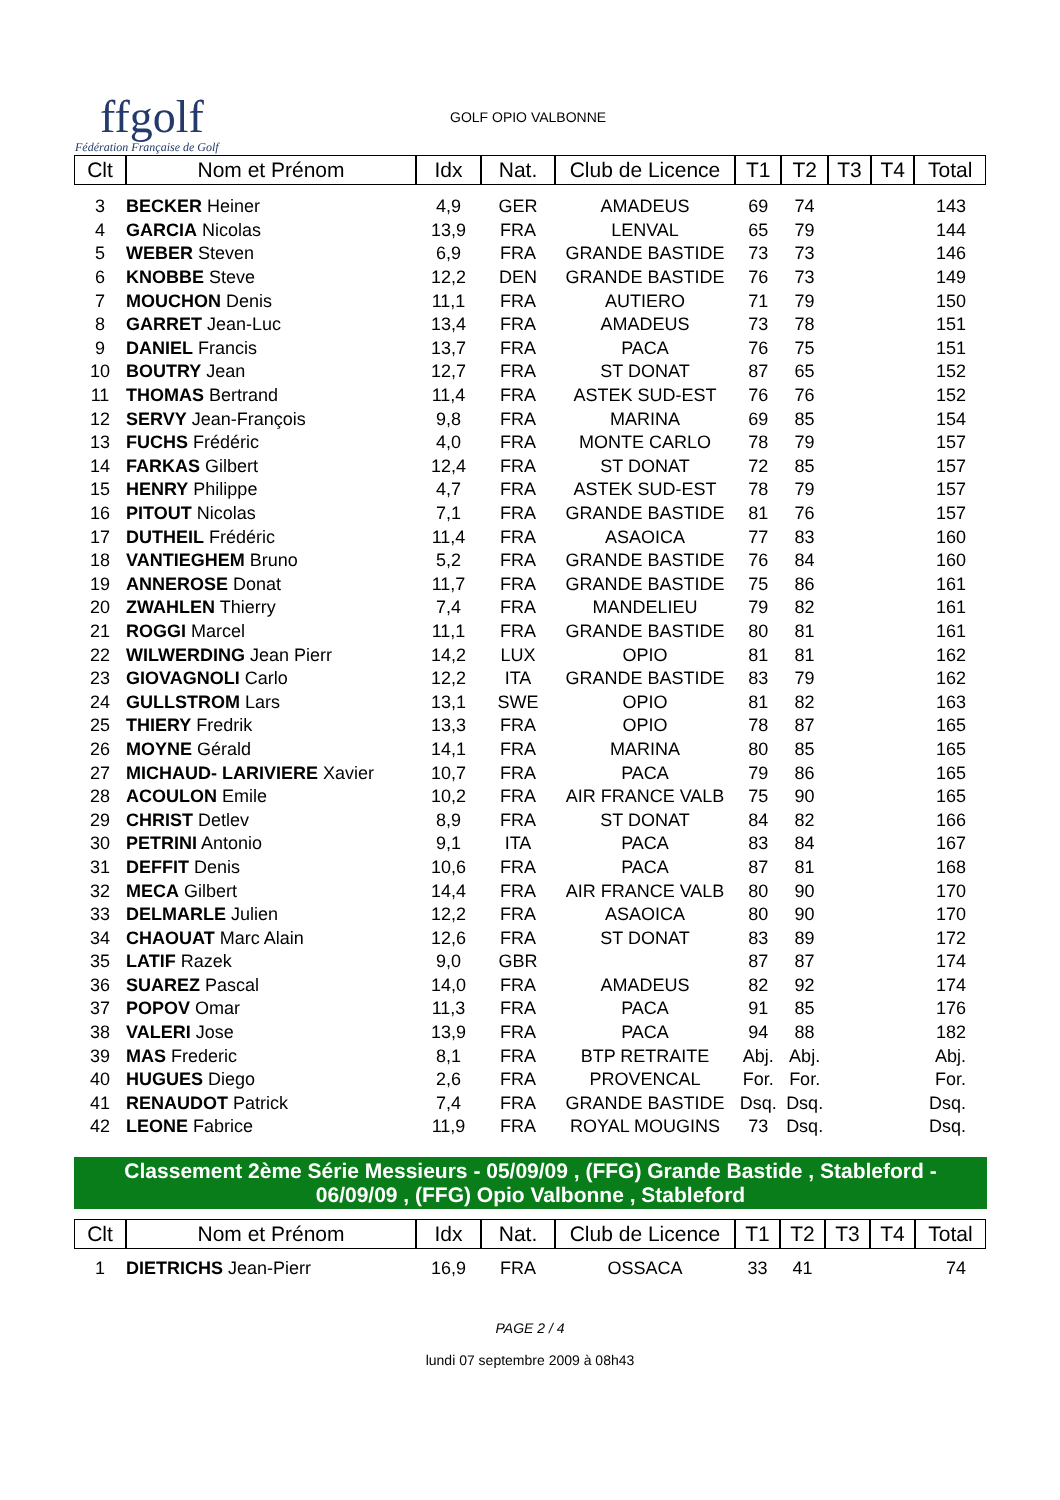ffgolf
Fédération Française de Golf
GOLF OPIO VALBONNE
| Clt | Nom et Prénom | Idx | Nat. | Club de Licence | T1 | T2 | T3 | T4 | Total |
| --- | --- | --- | --- | --- | --- | --- | --- | --- | --- |
| 3 | BECKER Heiner | 4,9 | GER | AMADEUS | 69 | 74 | | | 143 |
| 4 | GARCIA Nicolas | 13,9 | FRA | LENVAL | 65 | 79 | | | 144 |
| 5 | WEBER Steven | 6,9 | FRA | GRANDE BASTIDE | 73 | 73 | | | 146 |
| 6 | KNOBBE Steve | 12,2 | DEN | GRANDE BASTIDE | 76 | 73 | | | 149 |
| 7 | MOUCHON Denis | 11,1 | FRA | AUTIERO | 71 | 79 | | | 150 |
| 8 | GARRET Jean-Luc | 13,4 | FRA | AMADEUS | 73 | 78 | | | 151 |
| 9 | DANIEL Francis | 13,7 | FRA | PACA | 76 | 75 | | | 151 |
| 10 | BOUTRY Jean | 12,7 | FRA | ST DONAT | 87 | 65 | | | 152 |
| 11 | THOMAS Bertrand | 11,4 | FRA | ASTEK SUD-EST | 76 | 76 | | | 152 |
| 12 | SERVY Jean-François | 9,8 | FRA | MARINA | 69 | 85 | | | 154 |
| 13 | FUCHS Frédéric | 4,0 | FRA | MONTE CARLO | 78 | 79 | | | 157 |
| 14 | FARKAS Gilbert | 12,4 | FRA | ST DONAT | 72 | 85 | | | 157 |
| 15 | HENRY Philippe | 4,7 | FRA | ASTEK SUD-EST | 78 | 79 | | | 157 |
| 16 | PITOUT Nicolas | 7,1 | FRA | GRANDE BASTIDE | 81 | 76 | | | 157 |
| 17 | DUTHEIL Frédéric | 11,4 | FRA | ASAOICA | 77 | 83 | | | 160 |
| 18 | VANTIEGHEM Bruno | 5,2 | FRA | GRANDE BASTIDE | 76 | 84 | | | 160 |
| 19 | ANNEROSE Donat | 11,7 | FRA | GRANDE BASTIDE | 75 | 86 | | | 161 |
| 20 | ZWAHLEN Thierry | 7,4 | FRA | MANDELIEU | 79 | 82 | | | 161 |
| 21 | ROGGI Marcel | 11,1 | FRA | GRANDE BASTIDE | 80 | 81 | | | 161 |
| 22 | WILWERDING Jean Pierr | 14,2 | LUX | OPIO | 81 | 81 | | | 162 |
| 23 | GIOVAGNOLI Carlo | 12,2 | ITA | GRANDE BASTIDE | 83 | 79 | | | 162 |
| 24 | GULLSTROM Lars | 13,1 | SWE | OPIO | 81 | 82 | | | 163 |
| 25 | THIERY Fredrik | 13,3 | FRA | OPIO | 78 | 87 | | | 165 |
| 26 | MOYNE Gérald | 14,1 | FRA | MARINA | 80 | 85 | | | 165 |
| 27 | MICHAUD- LARIVIERE Xavier | 10,7 | FRA | PACA | 79 | 86 | | | 165 |
| 28 | ACOULON Emile | 10,2 | FRA | AIR FRANCE VALB | 75 | 90 | | | 165 |
| 29 | CHRIST Detlev | 8,9 | FRA | ST DONAT | 84 | 82 | | | 166 |
| 30 | PETRINI Antonio | 9,1 | ITA | PACA | 83 | 84 | | | 167 |
| 31 | DEFFIT Denis | 10,6 | FRA | PACA | 87 | 81 | | | 168 |
| 32 | MECA Gilbert | 14,4 | FRA | AIR FRANCE VALB | 80 | 90 | | | 170 |
| 33 | DELMARLE Julien | 12,2 | FRA | ASAOICA | 80 | 90 | | | 170 |
| 34 | CHAOUAT Marc Alain | 12,6 | FRA | ST DONAT | 83 | 89 | | | 172 |
| 35 | LATIF Razek | 9,0 | GBR | | 87 | 87 | | | 174 |
| 36 | SUAREZ Pascal | 14,0 | FRA | AMADEUS | 82 | 92 | | | 174 |
| 37 | POPOV Omar | 11,3 | FRA | PACA | 91 | 85 | | | 176 |
| 38 | VALERI Jose | 13,9 | FRA | PACA | 94 | 88 | | | 182 |
| 39 | MAS Frederic | 8,1 | FRA | BTP RETRAITE | Abj. | Abj. | | | Abj. |
| 40 | HUGUES Diego | 2,6 | FRA | PROVENCAL | For. | For. | | | For. |
| 41 | RENAUDOT Patrick | 7,4 | FRA | GRANDE BASTIDE | Dsq. | Dsq. | | | Dsq. |
| 42 | LEONE Fabrice | 11,9 | FRA | ROYAL MOUGINS | 73 | Dsq. | | | Dsq. |
Classement 2ème Série Messieurs - 05/09/09 , (FFG) Grande Bastide , Stableford -
06/09/09 , (FFG) Opio Valbonne , Stableford
| Clt | Nom et Prénom | Idx | Nat. | Club de Licence | T1 | T2 | T3 | T4 | Total |
| --- | --- | --- | --- | --- | --- | --- | --- | --- | --- |
| 1 | DIETRICHS Jean-Pierr | 16,9 | FRA | OSSACA | 33 | 41 | | | 74 |
PAGE 2 / 4
lundi 07 septembre 2009 à 08h43